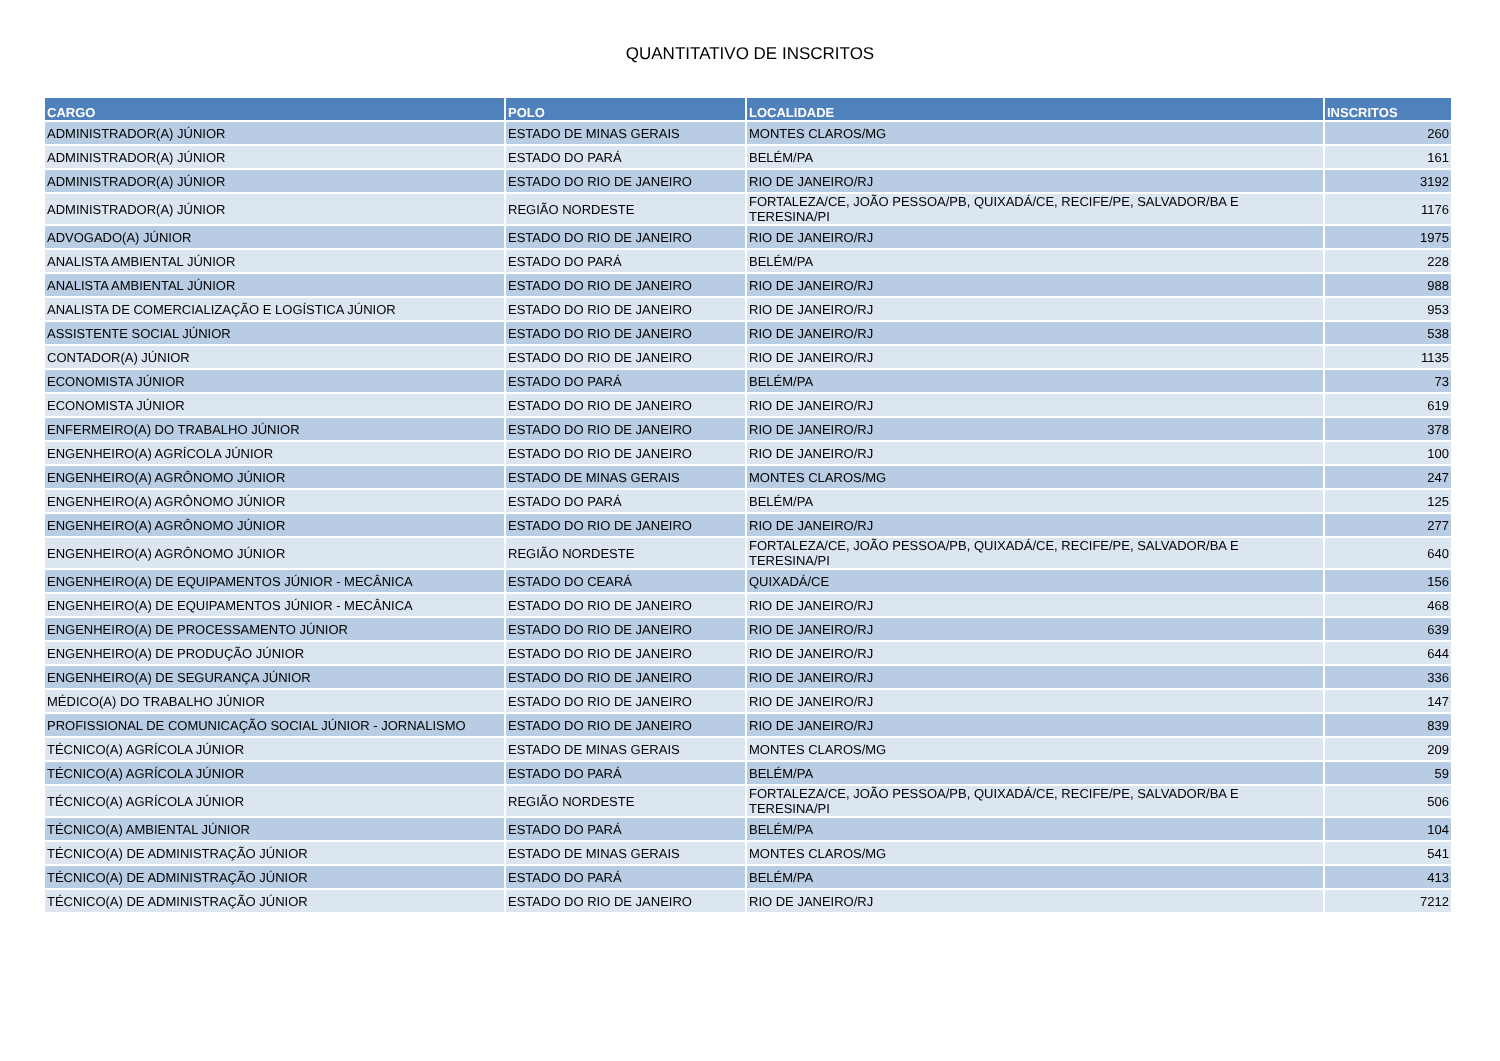QUANTITATIVO DE INSCRITOS
| CARGO | POLO | LOCALIDADE | INSCRITOS |
| --- | --- | --- | --- |
| ADMINISTRADOR(A) JÚNIOR | ESTADO DE MINAS GERAIS | MONTES CLAROS/MG | 260 |
| ADMINISTRADOR(A) JÚNIOR | ESTADO DO PARÁ | BELÉM/PA | 161 |
| ADMINISTRADOR(A) JÚNIOR | ESTADO DO RIO DE JANEIRO | RIO DE JANEIRO/RJ | 3192 |
| ADMINISTRADOR(A) JÚNIOR | REGIÃO NORDESTE | FORTALEZA/CE, JOÃO PESSOA/PB, QUIXADÁ/CE, RECIFE/PE, SALVADOR/BA E TERESINA/PI | 1176 |
| ADVOGADO(A) JÚNIOR | ESTADO DO RIO DE JANEIRO | RIO DE JANEIRO/RJ | 1975 |
| ANALISTA AMBIENTAL JÚNIOR | ESTADO DO PARÁ | BELÉM/PA | 228 |
| ANALISTA AMBIENTAL JÚNIOR | ESTADO DO RIO DE JANEIRO | RIO DE JANEIRO/RJ | 988 |
| ANALISTA DE COMERCIALIZAÇÃO E LOGÍSTICA JÚNIOR | ESTADO DO RIO DE JANEIRO | RIO DE JANEIRO/RJ | 953 |
| ASSISTENTE SOCIAL JÚNIOR | ESTADO DO RIO DE JANEIRO | RIO DE JANEIRO/RJ | 538 |
| CONTADOR(A) JÚNIOR | ESTADO DO RIO DE JANEIRO | RIO DE JANEIRO/RJ | 1135 |
| ECONOMISTA JÚNIOR | ESTADO DO PARÁ | BELÉM/PA | 73 |
| ECONOMISTA JÚNIOR | ESTADO DO RIO DE JANEIRO | RIO DE JANEIRO/RJ | 619 |
| ENFERMEIRO(A) DO TRABALHO JÚNIOR | ESTADO DO RIO DE JANEIRO | RIO DE JANEIRO/RJ | 378 |
| ENGENHEIRO(A) AGRÍCOLA JÚNIOR | ESTADO DO RIO DE JANEIRO | RIO DE JANEIRO/RJ | 100 |
| ENGENHEIRO(A) AGRÔNOMO JÚNIOR | ESTADO DE MINAS GERAIS | MONTES CLAROS/MG | 247 |
| ENGENHEIRO(A) AGRÔNOMO JÚNIOR | ESTADO DO PARÁ | BELÉM/PA | 125 |
| ENGENHEIRO(A) AGRÔNOMO JÚNIOR | ESTADO DO RIO DE JANEIRO | RIO DE JANEIRO/RJ | 277 |
| ENGENHEIRO(A) AGRÔNOMO JÚNIOR | REGIÃO NORDESTE | FORTALEZA/CE, JOÃO PESSOA/PB, QUIXADÁ/CE, RECIFE/PE, SALVADOR/BA E TERESINA/PI | 640 |
| ENGENHEIRO(A) DE EQUIPAMENTOS JÚNIOR - MECÂNICA | ESTADO DO CEARÁ | QUIXADÁ/CE | 156 |
| ENGENHEIRO(A) DE EQUIPAMENTOS JÚNIOR - MECÂNICA | ESTADO DO RIO DE JANEIRO | RIO DE JANEIRO/RJ | 468 |
| ENGENHEIRO(A) DE PROCESSAMENTO JÚNIOR | ESTADO DO RIO DE JANEIRO | RIO DE JANEIRO/RJ | 639 |
| ENGENHEIRO(A) DE PRODUÇÃO JÚNIOR | ESTADO DO RIO DE JANEIRO | RIO DE JANEIRO/RJ | 644 |
| ENGENHEIRO(A) DE SEGURANÇA JÚNIOR | ESTADO DO RIO DE JANEIRO | RIO DE JANEIRO/RJ | 336 |
| MÉDICO(A) DO TRABALHO JÚNIOR | ESTADO DO RIO DE JANEIRO | RIO DE JANEIRO/RJ | 147 |
| PROFISSIONAL DE COMUNICAÇÃO SOCIAL JÚNIOR - JORNALISMO | ESTADO DO RIO DE JANEIRO | RIO DE JANEIRO/RJ | 839 |
| TÉCNICO(A) AGRÍCOLA JÚNIOR | ESTADO DE MINAS GERAIS | MONTES CLAROS/MG | 209 |
| TÉCNICO(A) AGRÍCOLA JÚNIOR | ESTADO DO PARÁ | BELÉM/PA | 59 |
| TÉCNICO(A) AGRÍCOLA JÚNIOR | REGIÃO NORDESTE | FORTALEZA/CE, JOÃO PESSOA/PB, QUIXADÁ/CE, RECIFE/PE, SALVADOR/BA E TERESINA/PI | 506 |
| TÉCNICO(A) AMBIENTAL JÚNIOR | ESTADO DO PARÁ | BELÉM/PA | 104 |
| TÉCNICO(A) DE ADMINISTRAÇÃO JÚNIOR | ESTADO DE MINAS GERAIS | MONTES CLAROS/MG | 541 |
| TÉCNICO(A) DE ADMINISTRAÇÃO JÚNIOR | ESTADO DO PARÁ | BELÉM/PA | 413 |
| TÉCNICO(A) DE ADMINISTRAÇÃO JÚNIOR | ESTADO DO RIO DE JANEIRO | RIO DE JANEIRO/RJ | 7212 |